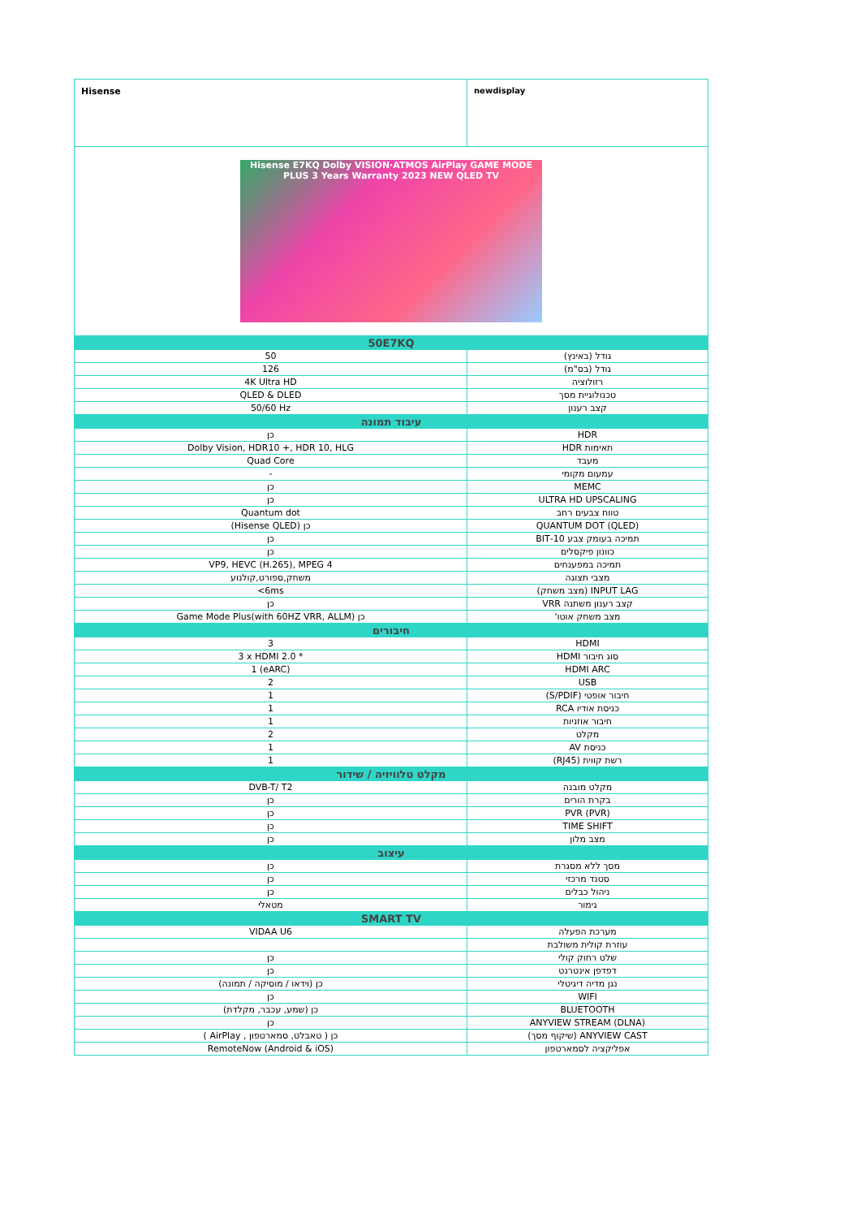| Hisense | newdisplay |
| Hisense E7KQ Dolby VISION·ATMOS AirPlay GAME MODE PLUS 3 Years Warranty 2023 NEW QLED TV | |
| 50E7KQ | |
| 50 | גודל (באינץ) |
| 126 | גודל (בס"מ) |
| 4K Ultra HD | רזולוציה |
| QLED & DLED | טכנולוגיית מסך |
| 50/60 Hz | קצב רענון |
| עיבוד תמונה | |
| כן | HDR |
| Dolby Vision, HDR10 +, HDR 10, HLG | תאימות HDR |
| Quad Core | מעבד |
| - | עמעום מקומי |
| כן | MEMC |
| כן | ULTRA HD UPSCALING |
| Quantum dot | טווח צבעים רחב |
| כן (Hisense QLED) | QUANTUM DOT (QLED) |
| כן | תמיכה בעומק צבע 10-BIT |
| כן | כוונון פיקסלים |
| VP9, HEVC (H.265), MPEG 4 | תמיכה במפענחים |
| משחק,ספורט,קולנוע | מצבי תצוגה |
| <6ms | INPUT LAG (מצב משחק) |
| כן | קצב רענון משתנה VRR |
| כן Game Mode Plus(with 60HZ VRR, ALLM) | מצב משחק אוטו' |
| חיבורים | |
| 3 | HDMI |
| 3 x HDMI 2.0 * | סוג חיבור HDMI |
| 1 (eARC) | HDMI ARC |
| 2 | USB |
| 1 | חיבור אופטי (S/PDIF) |
| 1 | כניסת אודיו RCA |
| 1 | חיבור אוזניות |
| 2 | מקלט |
| 1 | כניסת AV |
| 1 | רשת קווית (RJ45) |
| מקלט טלוויזיה / שידור | |
| DVB-T/ T2 | מקלט מובנה |
| כן | בקרת הורים |
| כן | PVR (PVR) |
| כן | TIME SHIFT |
| כן | מצב מלון |
| עיצוב | |
| כן | מסך ללא מסגרת |
| כן | סטנד מרכזי |
| כן | ניהול כבלים |
| מטאלי | גימור |
| SMART TV | |
| VIDAA U6 | מערכת הפעלה |
| | עוזרת קולית משולבת |
| כן | שלט רחוק קולי |
| כן | דפדפן אינטרנט |
| כן (וידאו / מוסיקה / תמונה) | נגן מדיה דיגיטלי |
| כן | WIFI |
| כן (שמע, עכבר, מקלדת) | BLUETOOTH |
| כן | ANYVIEW STREAM (DLNA) |
| כן ( טאבלט, סמארטפון , AirPlay ) | ANYVIEW CAST (שיקוף מסך) |
| RemoteNow (Android & iOS) | אפליקציה לסמארטפון |